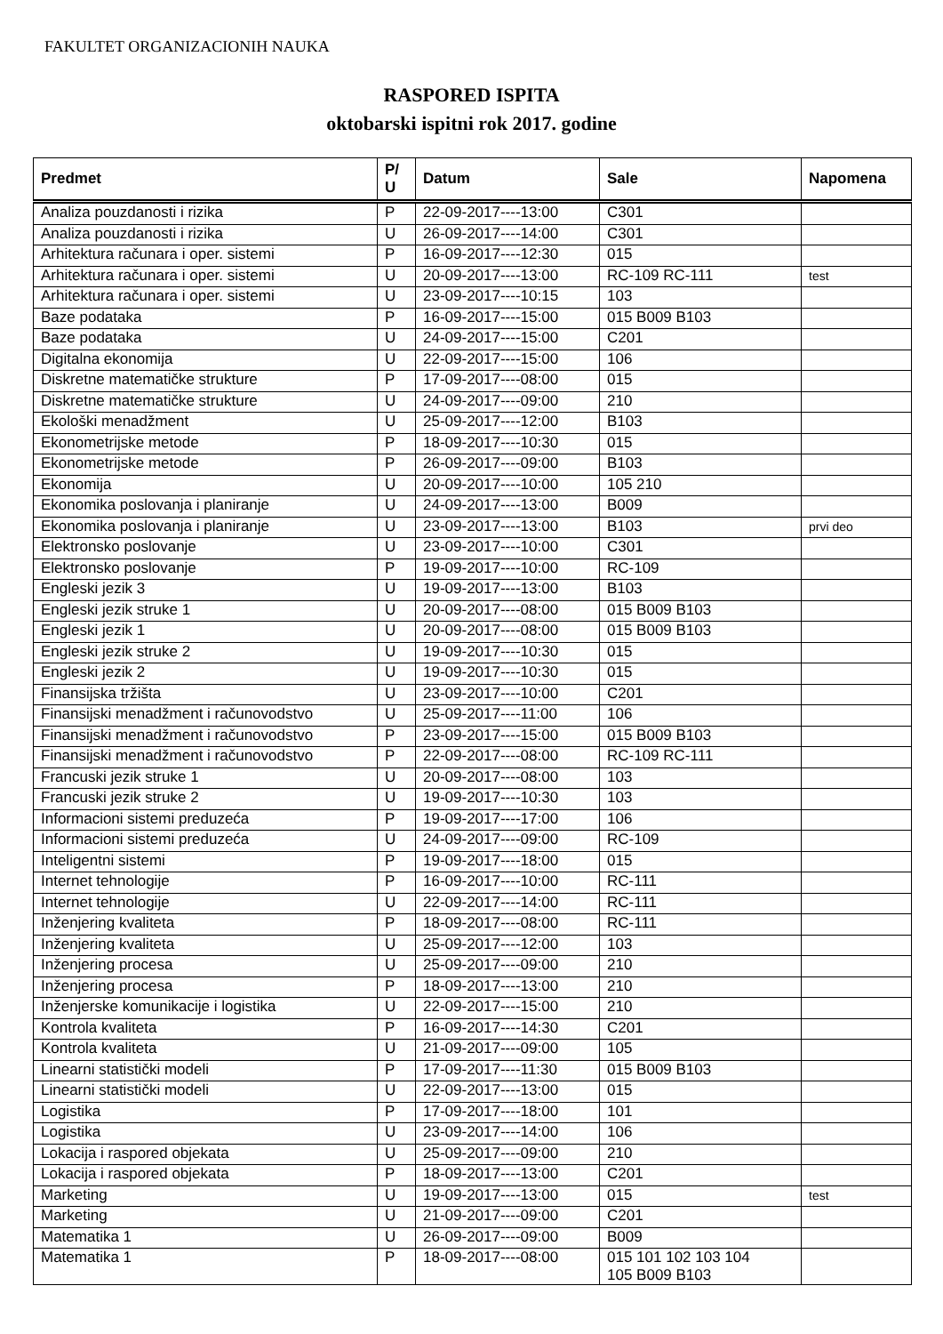FAKULTET ORGANIZACIONIH NAUKA
RASPORED ISPITA
oktobarski ispitni rok 2017. godine
| Predmet | P/ U | Datum | Sale | Napomena |
| --- | --- | --- | --- | --- |
| Analiza pouzdanosti i rizika | P | 22-09-2017----13:00 | C301 | |
| Analiza pouzdanosti i rizika | U | 26-09-2017----14:00 | C301 | |
| Arhitektura računara i oper. sistemi | P | 16-09-2017----12:30 | 015 | |
| Arhitektura računara i oper. sistemi | U | 20-09-2017----13:00 | RC-109 RC-111 | test |
| Arhitektura računara i oper. sistemi | U | 23-09-2017----10:15 | 103 | |
| Baze podataka | P | 16-09-2017----15:00 | 015 B009 B103 | |
| Baze podataka | U | 24-09-2017----15:00 | C201 | |
| Digitalna ekonomija | U | 22-09-2017----15:00 | 106 | |
| Diskretne matematičke strukture | P | 17-09-2017----08:00 | 015 | |
| Diskretne matematičke strukture | U | 24-09-2017----09:00 | 210 | |
| Ekološki menadžment | U | 25-09-2017----12:00 | B103 | |
| Ekonometrijske metode | P | 18-09-2017----10:30 | 015 | |
| Ekonometrijske metode | P | 26-09-2017----09:00 | B103 | |
| Ekonomija | U | 20-09-2017----10:00 | 105 210 | |
| Ekonomika poslovanja i planiranje | U | 24-09-2017----13:00 | B009 | |
| Ekonomika poslovanja i planiranje | U | 23-09-2017----13:00 | B103 | prvi deo |
| Elektronsko poslovanje | U | 23-09-2017----10:00 | C301 | |
| Elektronsko poslovanje | P | 19-09-2017----10:00 | RC-109 | |
| Engleski jezik 3 | U | 19-09-2017----13:00 | B103 | |
| Engleski jezik struke 1 | U | 20-09-2017----08:00 | 015 B009 B103 | |
| Engleski jezik 1 | U | 20-09-2017----08:00 | 015 B009 B103 | |
| Engleski jezik struke 2 | U | 19-09-2017----10:30 | 015 | |
| Engleski jezik 2 | U | 19-09-2017----10:30 | 015 | |
| Finansijska tržišta | U | 23-09-2017----10:00 | C201 | |
| Finansijski menadžment i računovodstvo | U | 25-09-2017----11:00 | 106 | |
| Finansijski menadžment i računovodstvo | P | 23-09-2017----15:00 | 015 B009 B103 | |
| Finansijski menadžment i računovodstvo | P | 22-09-2017----08:00 | RC-109 RC-111 | |
| Francuski jezik struke 1 | U | 20-09-2017----08:00 | 103 | |
| Francuski jezik struke 2 | U | 19-09-2017----10:30 | 103 | |
| Informacioni sistemi preduzeća | P | 19-09-2017----17:00 | 106 | |
| Informacioni sistemi preduzeća | U | 24-09-2017----09:00 | RC-109 | |
| Inteligentni sistemi | P | 19-09-2017----18:00 | 015 | |
| Internet tehnologije | P | 16-09-2017----10:00 | RC-111 | |
| Internet tehnologije | U | 22-09-2017----14:00 | RC-111 | |
| Inženjering kvaliteta | P | 18-09-2017----08:00 | RC-111 | |
| Inženjering kvaliteta | U | 25-09-2017----12:00 | 103 | |
| Inženjering procesa | U | 25-09-2017----09:00 | 210 | |
| Inženjering procesa | P | 18-09-2017----13:00 | 210 | |
| Inženjerske komunikacije i logistika | U | 22-09-2017----15:00 | 210 | |
| Kontrola kvaliteta | P | 16-09-2017----14:30 | C201 | |
| Kontrola kvaliteta | U | 21-09-2017----09:00 | 105 | |
| Linearni statistički modeli | P | 17-09-2017----11:30 | 015 B009 B103 | |
| Linearni statistički modeli | U | 22-09-2017----13:00 | 015 | |
| Logistika | P | 17-09-2017----18:00 | 101 | |
| Logistika | U | 23-09-2017----14:00 | 106 | |
| Lokacija i raspored objekata | U | 25-09-2017----09:00 | 210 | |
| Lokacija i raspored objekata | P | 18-09-2017----13:00 | C201 | |
| Marketing | U | 19-09-2017----13:00 | 015 | test |
| Marketing | U | 21-09-2017----09:00 | C201 | |
| Matematika 1 | U | 26-09-2017----09:00 | B009 | |
| Matematika 1 | P | 18-09-2017----08:00 | 015 101 102 103 104 105 B009 B103 | |